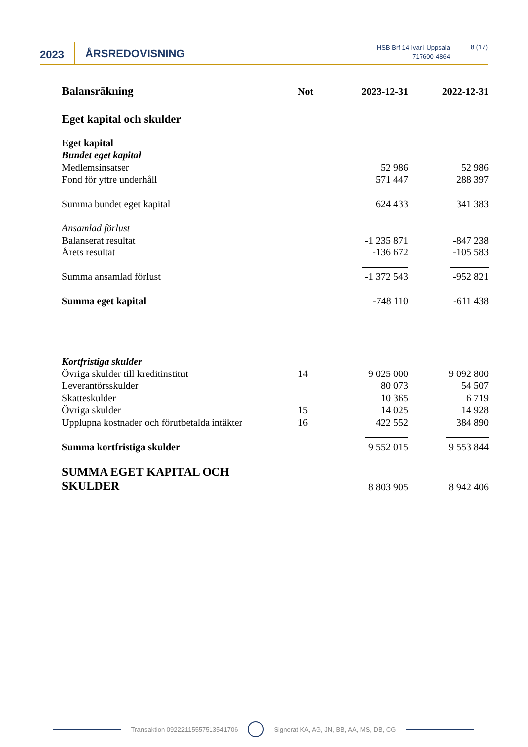2023
ÅRSREDOVISNING
HSB Brf 14 Ivar i Uppsala
717600-4864
8 (17)
| Balansräkning | Not | 2023-12-31 | 2022-12-31 |
| Eget kapital och skulder | | | |
| Eget kapital | | | |
| Bundet eget kapital | | | |
| Medlemsinsatser | | 52 986 | 52 986 |
| Fond för yttre underhåll | | 571 447 | 288 397 |
| Summa bundet eget kapital | | 624 433 | 341 383 |
| Ansamlad förlust | | | |
| Balanserat resultat | | -1 235 871 | -847 238 |
| Årets resultat | | -136 672 | -105 583 |
| Summa ansamlad förlust | | -1 372 543 | -952 821 |
| Summa eget kapital | | -748 110 | -611 438 |
| Kortfristiga skulder | | | |
| Övriga skulder till kreditinstitut | 14 | 9 025 000 | 9 092 800 |
| Leverantörsskulder | | 80 073 | 54 507 |
| Skatteskulder | | 10 365 | 6 719 |
| Övriga skulder | 15 | 14 025 | 14 928 |
| Upplupna kostnader och förutbetalda intäkter | 16 | 422 552 | 384 890 |
| Summa kortfristiga skulder | | 9 552 015 | 9 553 844 |
| SUMMA EGET KAPITAL OCH SKULDER | | 8 803 905 | 8 942 406 |
Transaktion 09222115557513541706 Signerat KA, AG, JN, BB, AA, MS, DB, CG